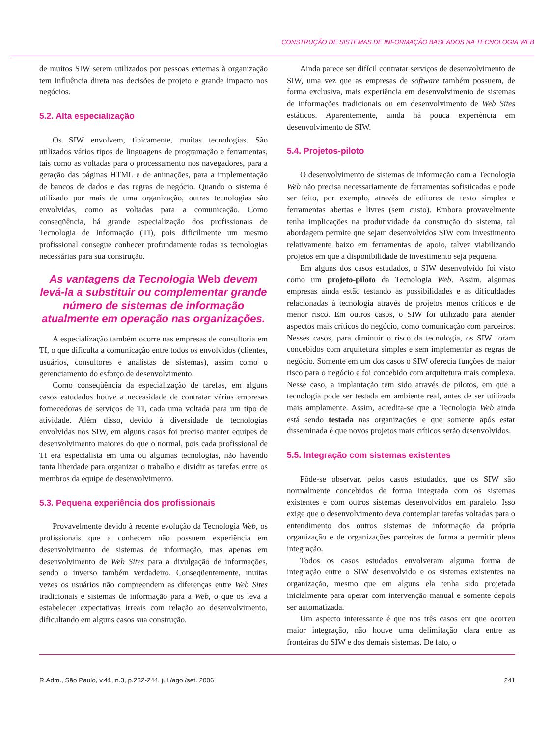CONSTRUÇÃO DE SISTEMAS DE INFORMAÇÃO BASEADOS NA TECNOLOGIA WEB
de muitos SIW serem utilizados por pessoas externas à organização tem influência direta nas decisões de projeto e grande impacto nos negócios.
5.2. Alta especialização
Os SIW envolvem, tipicamente, muitas tecnologias. São utilizados vários tipos de linguagens de programação e ferramentas, tais como as voltadas para o processamento nos navegadores, para a geração das páginas HTML e de animações, para a implementação de bancos de dados e das regras de negócio. Quando o sistema é utilizado por mais de uma organização, outras tecnologias são envolvidas, como as voltadas para a comunicação. Como conseqüência, há grande especialização dos profissionais de Tecnologia de Informação (TI), pois dificilmente um mesmo profissional consegue conhecer profundamente todas as tecnologias necessárias para sua construção.
As vantagens da Tecnologia Web devem levá-la a substituir ou complementar grande número de sistemas de informação atualmente em operação nas organizações.
A especialização também ocorre nas empresas de consultoria em TI, o que dificulta a comunicação entre todos os envolvidos (clientes, usuários, consultores e analistas de sistemas), assim como o gerenciamento do esforço de desenvolvimento.
Como conseqüência da especialização de tarefas, em alguns casos estudados houve a necessidade de contratar várias empresas fornecedoras de serviços de TI, cada uma voltada para um tipo de atividade. Além disso, devido à diversidade de tecnologias envolvidas nos SIW, em alguns casos foi preciso manter equipes de desenvolvimento maiores do que o normal, pois cada profissional de TI era especialista em uma ou algumas tecnologias, não havendo tanta liberdade para organizar o trabalho e dividir as tarefas entre os membros da equipe de desenvolvimento.
5.3. Pequena experiência dos profissionais
Provavelmente devido à recente evolução da Tecnologia Web, os profissionais que a conhecem não possuem experiência em desenvolvimento de sistemas de informação, mas apenas em desenvolvimento de Web Sites para a divulgação de informações, sendo o inverso também verdadeiro. Conseqüentemente, muitas vezes os usuários não compreendem as diferenças entre Web Sites tradicionais e sistemas de informação para a Web, o que os leva a estabelecer expectativas irreais com relação ao desenvolvimento, dificultando em alguns casos sua construção.
Ainda parece ser difícil contratar serviços de desenvolvimento de SIW, uma vez que as empresas de software também possuem, de forma exclusiva, mais experiência em desenvolvimento de sistemas de informações tradicionais ou em desenvolvimento de Web Sites estáticos. Aparentemente, ainda há pouca experiência em desenvolvimento de SIW.
5.4. Projetos-piloto
O desenvolvimento de sistemas de informação com a Tecnologia Web não precisa necessariamente de ferramentas sofisticadas e pode ser feito, por exemplo, através de editores de texto simples e ferramentas abertas e livres (sem custo). Embora provavelmente tenha implicações na produtividade da construção do sistema, tal abordagem permite que sejam desenvolvidos SIW com investimento relativamente baixo em ferramentas de apoio, talvez viabilizando projetos em que a disponibilidade de investimento seja pequena.
Em alguns dos casos estudados, o SIW desenvolvido foi visto como um projeto-piloto da Tecnologia Web. Assim, algumas empresas ainda estão testando as possibilidades e as dificuldades relacionadas à tecnologia através de projetos menos críticos e de menor risco. Em outros casos, o SIW foi utilizado para atender aspectos mais críticos do negócio, como comunicação com parceiros. Nesses casos, para diminuir o risco da tecnologia, os SIW foram concebidos com arquitetura simples e sem implementar as regras de negócio. Somente em um dos casos o SIW oferecia funções de maior risco para o negócio e foi concebido com arquitetura mais complexa. Nesse caso, a implantação tem sido através de pilotos, em que a tecnologia pode ser testada em ambiente real, antes de ser utilizada mais amplamente. Assim, acredita-se que a Tecnologia Web ainda está sendo testada nas organizações e que somente após estar disseminada é que novos projetos mais críticos serão desenvolvidos.
5.5. Integração com sistemas existentes
Pôde-se observar, pelos casos estudados, que os SIW são normalmente concebidos de forma integrada com os sistemas existentes e com outros sistemas desenvolvidos em paralelo. Isso exige que o desenvolvimento deva contemplar tarefas voltadas para o entendimento dos outros sistemas de informação da própria organização e de organizações parceiras de forma a permitir plena integração.
Todos os casos estudados envolveram alguma forma de integração entre o SIW desenvolvido e os sistemas existentes na organização, mesmo que em alguns ela tenha sido projetada inicialmente para operar com intervenção manual e somente depois ser automatizada.
Um aspecto interessante é que nos três casos em que ocorreu maior integração, não houve uma delimitação clara entre as fronteiras do SIW e dos demais sistemas. De fato, o
R.Adm., São Paulo, v.41, n.3, p.232-244, jul./ago./set. 2006 241